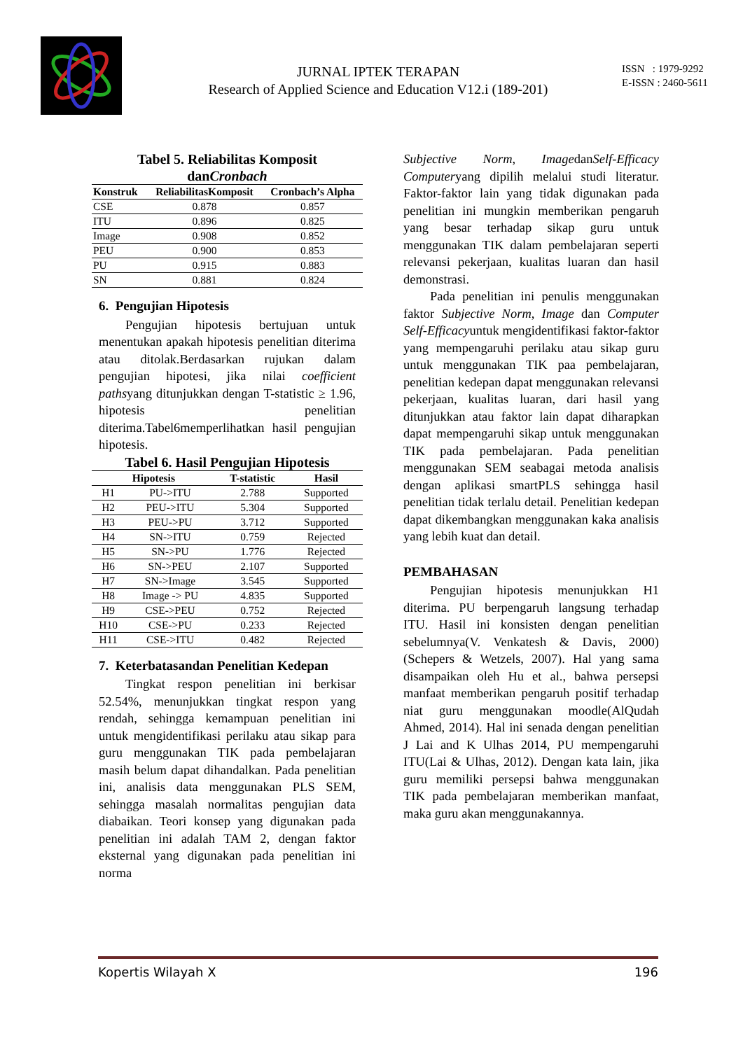JURNAL IPTEK TERAPAN
Research of Applied Science and Education V12.i (189-201)
ISSN : 1979-9292
E-ISSN : 2460-5611
Tabel 5. Reliabilitas Komposit
danCronbach
| Konstruk | ReliabilitasKomposit | Cronbach’s Alpha |
| --- | --- | --- |
| CSE | 0.878 | 0.857 |
| ITU | 0.896 | 0.825 |
| Image | 0.908 | 0.852 |
| PEU | 0.900 | 0.853 |
| PU | 0.915 | 0.883 |
| SN | 0.881 | 0.824 |
6. Pengujian Hipotesis
Pengujian hipotesis bertujuan untuk menentukan apakah hipotesis penelitian diterima atau ditolak.Berdasarkan rujukan dalam pengujian hipotesi, jika nilai coefficient pathsyang ditunjukkan dengan T-statistic ≥ 1.96, hipotesis penelitian diterima.Tabel6memperlihatkan hasil pengujian hipotesis.
Tabel 6. Hasil Pengujian Hipotesis
| Hipotesis | | T-statistic | Hasil |
| --- | --- | --- | --- |
| H1 | PU->ITU | 2.788 | Supported |
| H2 | PEU->ITU | 5.304 | Supported |
| H3 | PEU->PU | 3.712 | Supported |
| H4 | SN->ITU | 0.759 | Rejected |
| H5 | SN->PU | 1.776 | Rejected |
| H6 | SN->PEU | 2.107 | Supported |
| H7 | SN->Image | 3.545 | Supported |
| H8 | Image -> PU | 4.835 | Supported |
| H9 | CSE->PEU | 0.752 | Rejected |
| H10 | CSE->PU | 0.233 | Rejected |
| H11 | CSE->ITU | 0.482 | Rejected |
7. Keterbatasandan Penelitian Kedepan
Tingkat respon penelitian ini berkisar 52.54%, menunjukkan tingkat respon yang rendah, sehingga kemampuan penelitian ini untuk mengidentifikasi perilaku atau sikap para guru menggunakan TIK pada pembelajaran masih belum dapat dihandalkan. Pada penelitian ini, analisis data menggunakan PLS SEM, sehingga masalah normalitas pengujian data diabaikan. Teori konsep yang digunakan pada penelitian ini adalah TAM 2, dengan faktor eksternal yang digunakan pada penelitian ini norma
Subjective Norm, ImagedanSelf-Efficacy Computeryang dipilih melalui studi literatur. Faktor-faktor lain yang tidak digunakan pada penelitian ini mungkin memberikan pengaruh yang besar terhadap sikap guru untuk menggunakan TIK dalam pembelajaran seperti relevansi pekerjaan, kualitas luaran dan hasil demonstrasi.
Pada penelitian ini penulis menggunakan faktor Subjective Norm, Image dan Computer Self-Efficacyuntuk mengidentifikasi faktor-faktor yang mempengaruhi perilaku atau sikap guru untuk menggunakan TIK paa pembelajaran, penelitian kedepan dapat menggunakan relevansi pekerjaan, kualitas luaran, dari hasil yang ditunjukkan atau faktor lain dapat diharapkan dapat mempengaruhi sikap untuk menggunakan TIK pada pembelajaran. Pada penelitian menggunakan SEM seabagai metoda analisis dengan aplikasi smartPLS sehingga hasil penelitian tidak terlalu detail. Penelitian kedepan dapat dikembangkan menggunakan kaka analisis yang lebih kuat dan detail.
PEMBAHASAN
Pengujian hipotesis menunjukkan H1 diterima. PU berpengaruh langsung terhadap ITU. Hasil ini konsisten dengan penelitian sebelumnya(V. Venkatesh & Davis, 2000)(Schepers & Wetzels, 2007). Hal yang sama disampaikan oleh Hu et al., bahwa persepsi manfaat memberikan pengaruh positif terhadap niat guru menggunakan moodle(AlQudah Ahmed, 2014). Hal ini senada dengan penelitian J Lai and K Ulhas 2014, PU mempengaruhi ITU(Lai & Ulhas, 2012). Dengan kata lain, jika guru memiliki persepsi bahwa menggunakan TIK pada pembelajaran memberikan manfaat, maka guru akan menggunakannya.
Kopertis Wilayah X 196